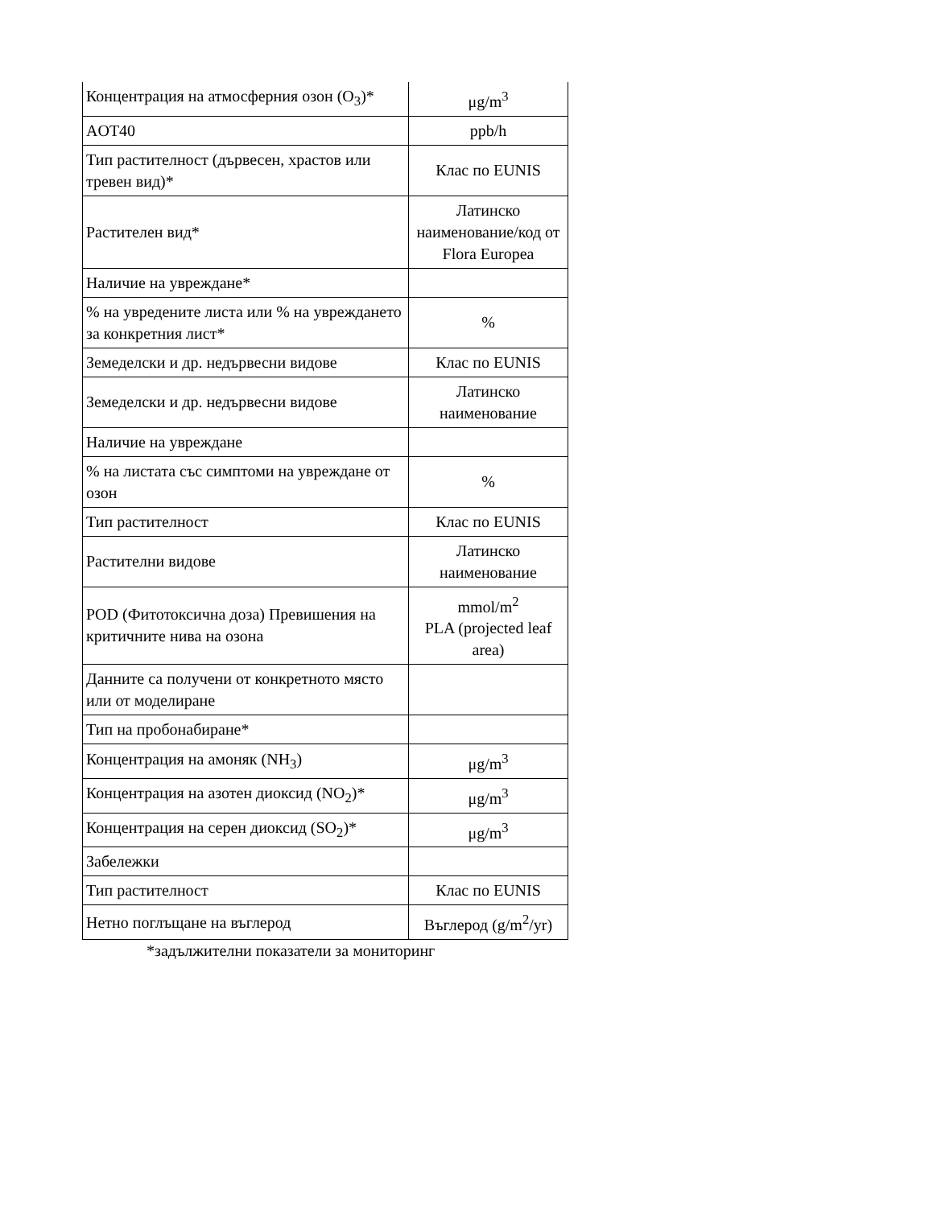| Концентрация на атмосферния озон (O<sub>3</sub>)* | μg/m<sup>3</sup> |
| AOT40 | ppb/h |
| Тип растителност (дървесен, храстов или тревен вид)* | Клас по EUNIS |
| Растителен вид* | Латинско наименование/код от Flora Europea |
| Наличие на увреждане* | |
| % на увредените листа или % на увреждането за конкретния лист* | % |
| Земеделски и др. недървесни видове | Клас по EUNIS |
| Земеделски и др. недървесни видове | Латинско наименование |
| Наличие на увреждане | |
| % на листата със симптоми на увреждане от озон | % |
| Тип растителност | Клас по EUNIS |
| Растителни видове | Латинско наименование |
| POD (Фитотоксична доза) Превишения на критичните нива на озона | mmol/m<sup>2</sup> PLA (projected leaf area) |
| Данните са получени от конкретното място или от моделиране | |
| Тип на пробонабиране* | |
| Концентрация на амоняк (NH<sub>3</sub>) | μg/m<sup>3</sup> |
| Концентрация на азотен диоксид (NO<sub>2</sub>)* | μg/m<sup>3</sup> |
| Концентрация на серен диоксид (SO<sub>2</sub>)* | μg/m<sup>3</sup> |
| Забележки | |
| Тип растителност | Клас по EUNIS |
| Нетно поглъщане на въглерод | Въглерод (g/m<sup>2</sup>/yr) |
*задължителни показатели за мониторинг